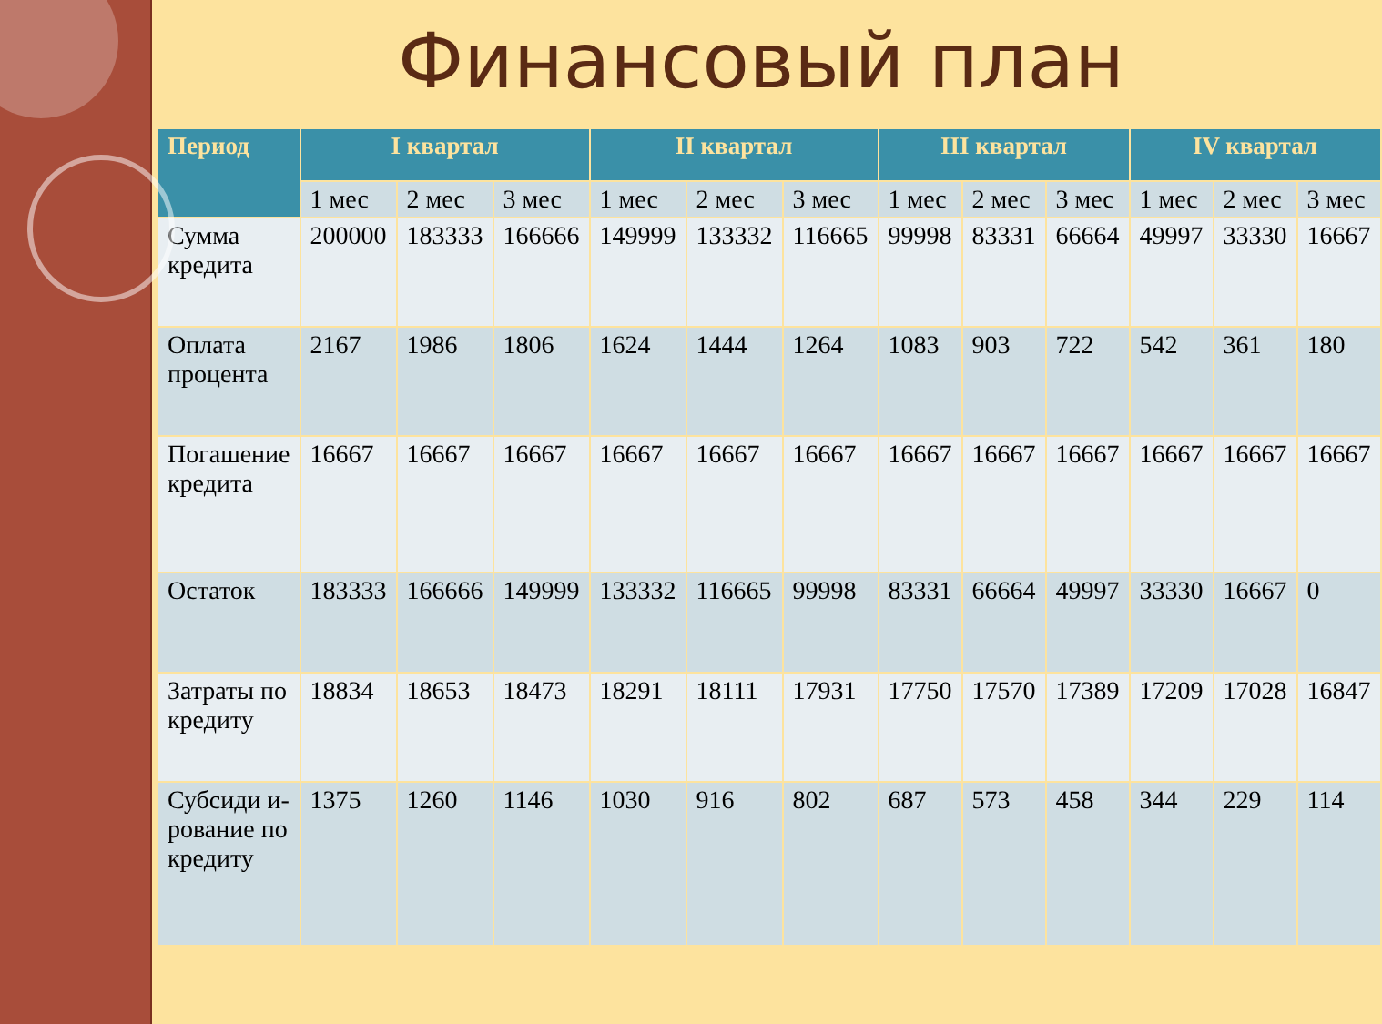Финансовый план
| Период | I квартал | | | II квартал | | | III квартал | | | IV квартал | | |
| --- | --- | --- | --- | --- | --- | --- | --- | --- | --- | --- | --- | --- |
| | 1 мес | 2 мес | 3 мес | 1 мес | 2 мес | 3 мес | 1 мес | 2 мес | 3 мес | 1 мес | 2 мес | 3 мес |
| Сумма кредита | 200000 | 183333 | 166666 | 149999 | 133332 | 116665 | 99998 | 83331 | 66664 | 49997 | 33330 | 16667 |
| Оплата процента | 2167 | 1986 | 1806 | 1624 | 1444 | 1264 | 1083 | 903 | 722 | 542 | 361 | 180 |
| Погашение кредита | 16667 | 16667 | 16667 | 16667 | 16667 | 16667 | 16667 | 16667 | 16667 | 16667 | 16667 | 16667 |
| Остаток | 183333 | 166666 | 149999 | 133332 | 116665 | 99998 | 83331 | 66664 | 49997 | 33330 | 16667 | 0 |
| Затраты по кредиту | 18834 | 18653 | 18473 | 18291 | 18111 | 17931 | 17750 | 17570 | 17389 | 17209 | 17028 | 16847 |
| Субсиди и-рование по кредиту | 1375 | 1260 | 1146 | 1030 | 916 | 802 | 687 | 573 | 458 | 344 | 229 | 114 |